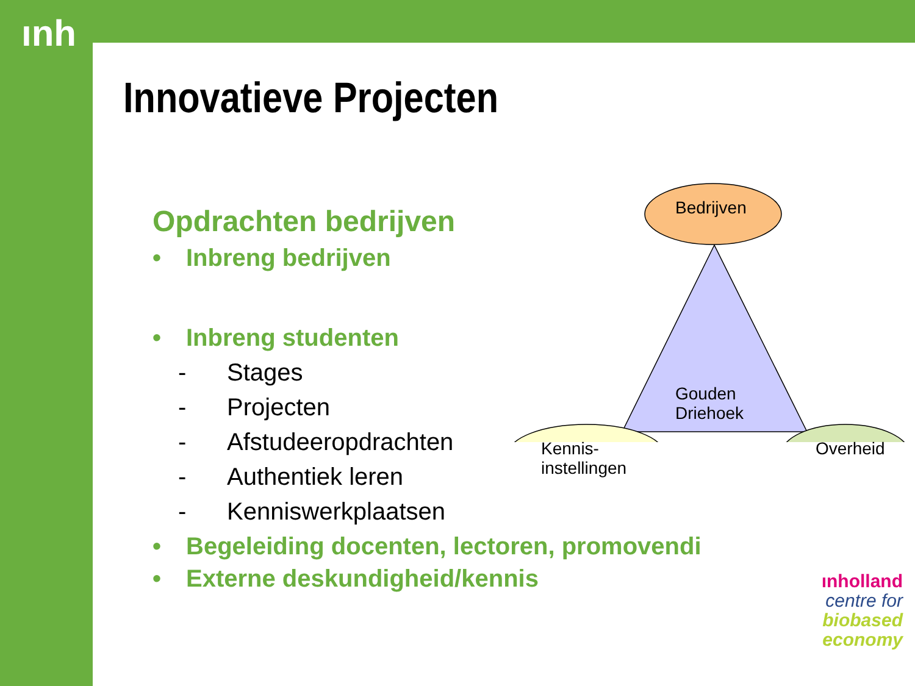ınh
Innovatieve Projecten
Opdrachten bedrijven
• Inbreng bedrijven
• Inbreng studenten
- Stages
- Projecten
- Afstudeeropdrachten
- Authentiek leren
- Kenniswerkplaatsen
• Begeleiding docenten, lectoren, promovendi
• Externe deskundigheid/kennis
Bedrijven
Gouden
Driehoek
Kennis-
instellingen
Overheid
ınholland
centre for
biobased
economy